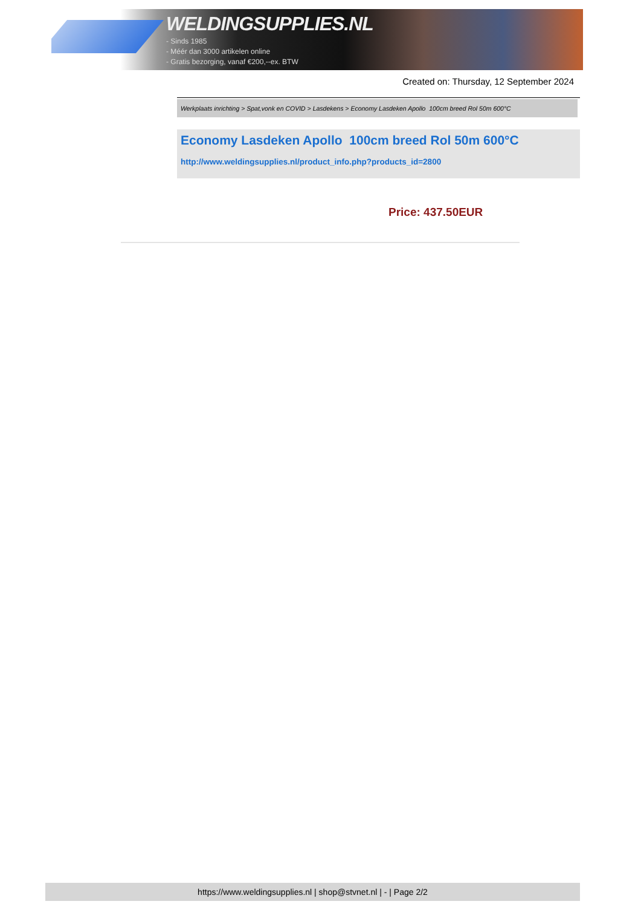WELDINGSUPPLIES.NL
- Sinds 1985
- Méér dan 3000 artikelen online
- Gratis bezorging, vanaf €200,--ex. BTW
Created on: Thursday, 12 September 2024
Werkplaats inrichting > Spat,vonk en COVID > Lasdekens > Economy Lasdeken Apollo 100cm breed Rol 50m 600°C
Economy Lasdeken Apollo 100cm breed Rol 50m 600°C
http://www.weldingsupplies.nl/product_info.php?products_id=2800
Price: 437.50EUR
https://www.weldingsupplies.nl | shop@stvnet.nl | - | Page 2/2